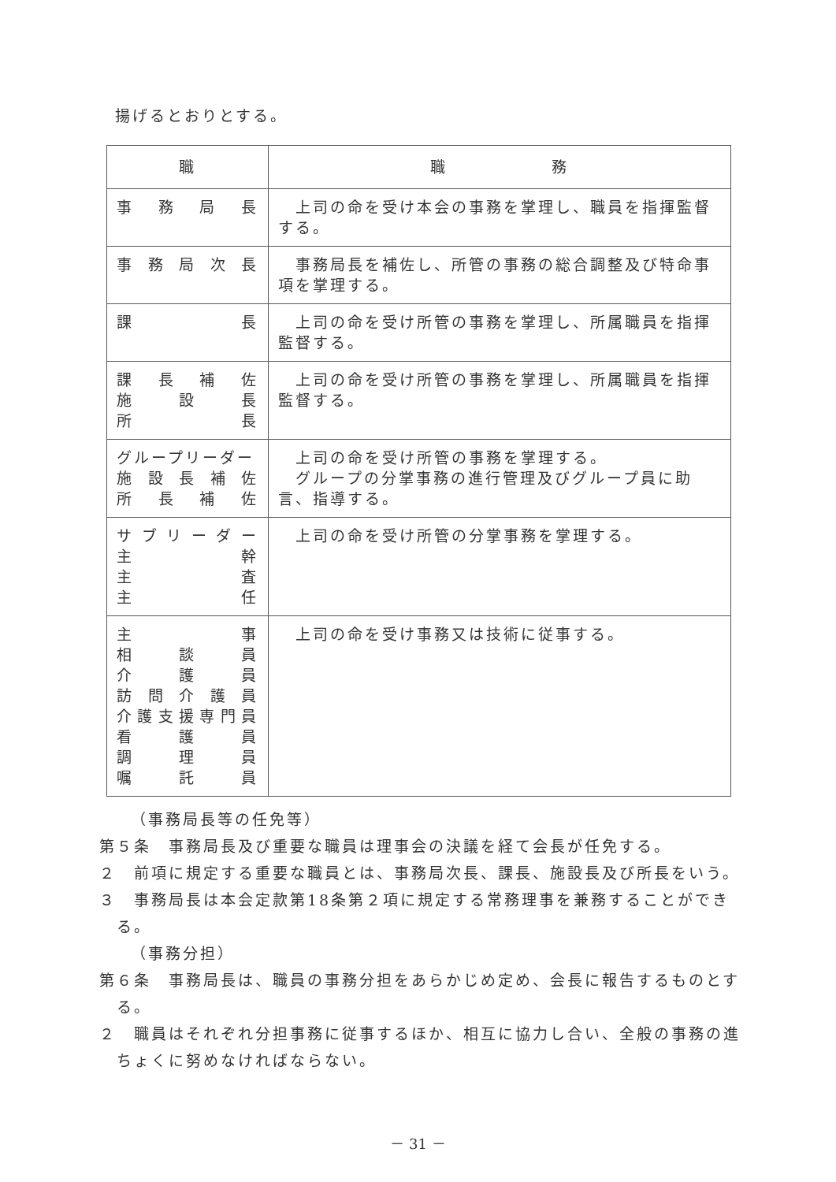揚げるとおりとする。
| 職 | 職 務 |
| --- | --- |
| 事 務 局 長 | 上司の命を受け本会の事務を掌理し、職員を指揮監督する。 |
| 事 務 局 次 長 | 事務局長を補佐し、所管の事務の総合調整及び特命事項を掌理する。 |
| 課 長 | 上司の命を受け所管の事務を掌理し、所属職員を指揮監督する。 |
| 課 長 補 佐 施 設 長 所 長 | 上司の命を受け所管の事務を掌理し、所属職員を指揮監督する。 |
| グループリーダー 施 設 長 補 佐 所 長 補 佐 | 上司の命を受け所管の事務を掌理する。 グループの分掌事務の進行管理及びグループ員に助言、指導する。 |
| サ ブ リ ー ダ ー 主 幹 主 査 主 任 | 上司の命を受け所管の分掌事務を掌理する。 |
| 主 事 相 談 員 介 護 員 訪 問 介 護 員 介 護 支 援 専 門 員 看 護 員 調 理 員 嘱 託 員 | 上司の命を受け事務又は技術に従事する。 |
（事務局長等の任免等）
第５条　事務局長及び重要な職員は理事会の決議を経て会長が任免する。
２　前項に規定する重要な職員とは、事務局次長、課長、施設長及び所長をいう。
３　事務局長は本会定款第18条第２項に規定する常務理事を兼務することができる。
（事務分担）
第６条　事務局長は、職員の事務分担をあらかじめ定め、会長に報告するものとする。
２　職員はそれぞれ分担事務に従事するほか、相互に協力し合い、全般の事務の進ちょくに努めなければならない。
－ 31 －